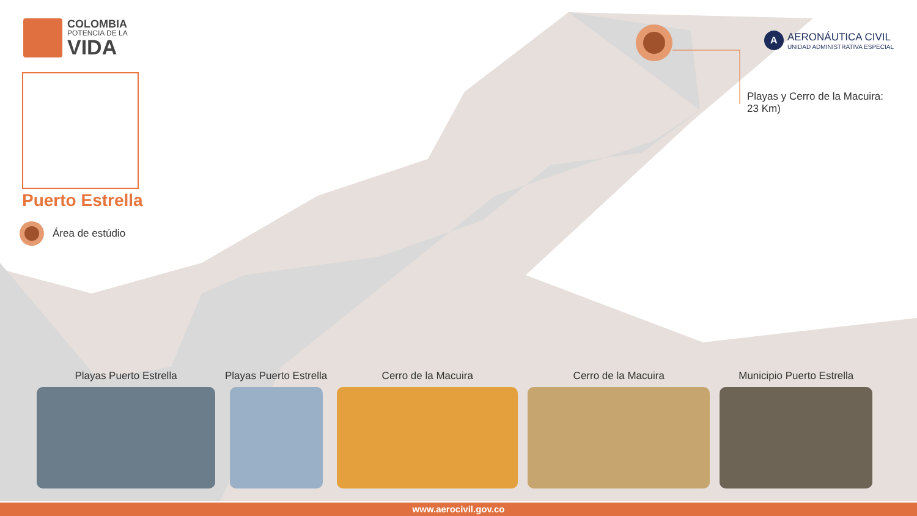COLOMBIA
POTENCIA DE LA
VIDA
Puerto Estrella
Área de estúdio
A
AERONÁUTICA CIVIL
UNIDAD ADMINISTRATIVA ESPECIAL
Playas y Cerro de la Macuira: 23 Km)
Playas Puerto Estrella Playas Puerto Estrella Cerro de la Macuira Cerro de la Macuira Municipio Puerto Estrella
www.aerocivil.gov.co